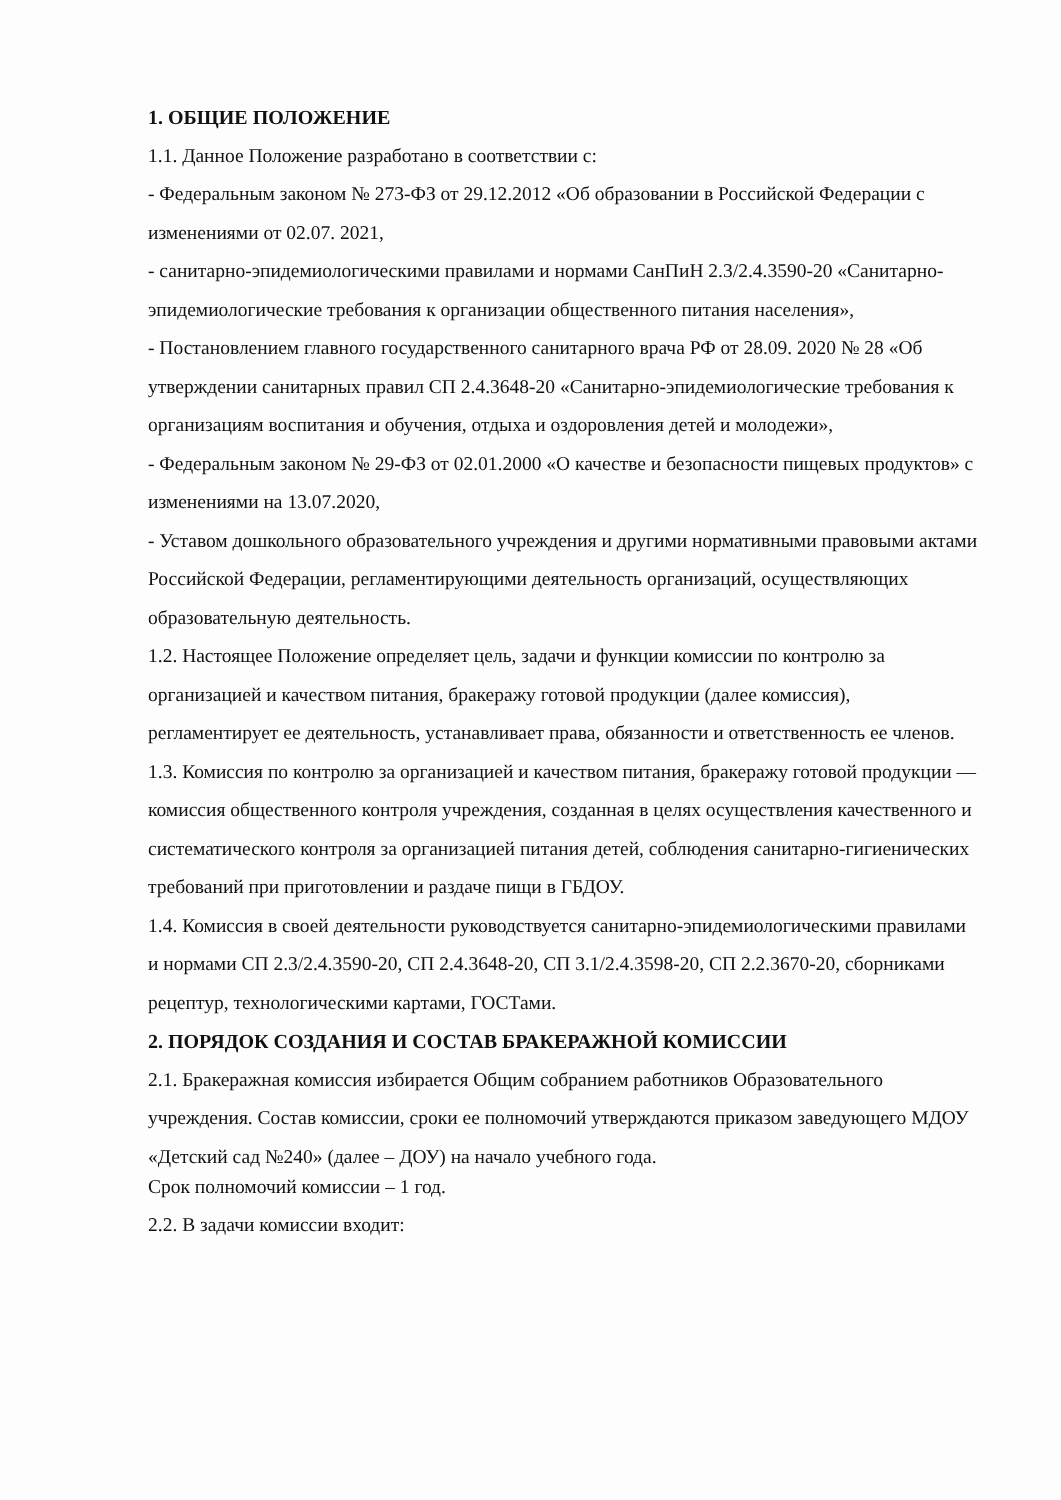1. ОБЩИЕ ПОЛОЖЕНИЕ
1.1. Данное Положение разработано в соответствии с:
- Федеральным законом № 273-ФЗ от 29.12.2012 «Об образовании в Российской Федерации с изменениями от 02.07. 2021,
- санитарно-эпидемиологическими правилами и нормами СанПиН 2.3/2.4.3590-20 «Санитарно-эпидемиологические требования к организации общественного питания населения»,
- Постановлением главного государственного санитарного врача РФ от 28.09. 2020 № 28 «Об утверждении санитарных правил СП 2.4.3648-20 «Санитарно-эпидемиологические требования к организациям воспитания и обучения, отдыха и оздоровления детей и молодежи»,
- Федеральным законом № 29-ФЗ от 02.01.2000 «О качестве и безопасности пищевых продуктов» с изменениями на 13.07.2020,
- Уставом дошкольного образовательного учреждения и другими нормативными правовыми актами Российской Федерации, регламентирующими деятельность организаций, осуществляющих образовательную деятельность.
1.2. Настоящее Положение определяет цель, задачи и функции комиссии по контролю за организацией и качеством питания, бракеражу готовой продукции (далее комиссия), регламентирует ее деятельность, устанавливает права, обязанности и ответственность ее членов.
1.3. Комиссия по контролю за организацией и качеством питания, бракеражу готовой продукции — комиссия общественного контроля учреждения, созданная в целях осуществления качественного и систематического контроля за организацией питания детей, соблюдения санитарно-гигиенических требований при приготовлении и раздаче пищи в ГБДОУ.
1.4. Комиссия в своей деятельности руководствуется санитарно-эпидемиологическими правилами и нормами СП 2.3/2.4.3590-20, СП 2.4.3648-20, СП 3.1/2.4.3598-20, СП 2.2.3670-20, сборниками рецептур, технологическими картами, ГОСТами.
2. ПОРЯДОК СОЗДАНИЯ И СОСТАВ БРАКЕРАЖНОЙ КОМИССИИ
2.1. Бракеражная комиссия избирается Общим собранием работников Образовательного учреждения. Состав комиссии, сроки ее полномочий утверждаются приказом заведующего МДОУ «Детский сад №240» (далее – ДОУ) на начало учебного года.
Срок полномочий комиссии – 1 год.
2.2. В задачи комиссии входит: